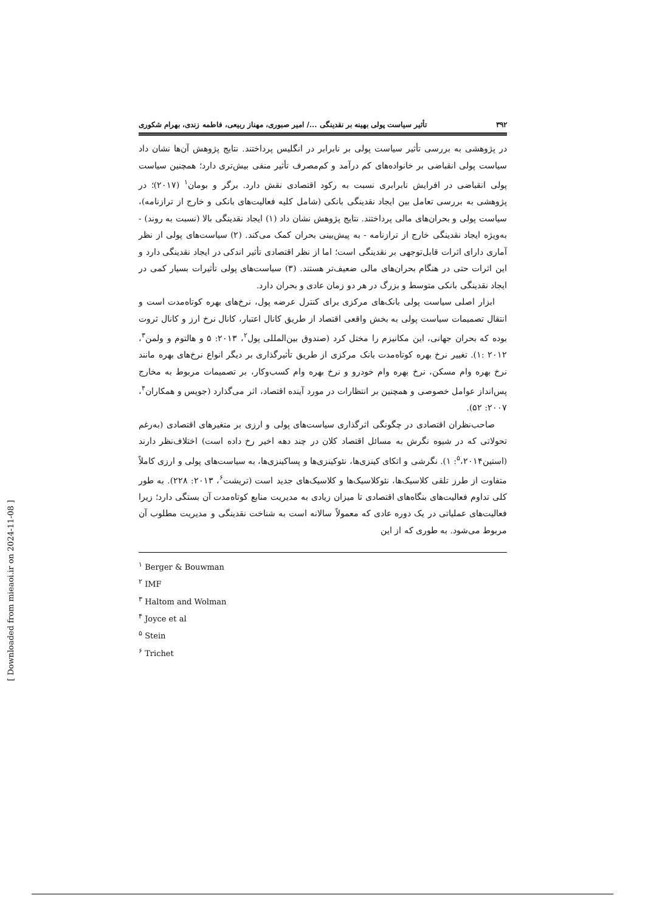۳۹۲ تأثیر سیاست پولی بهینه بر نقدینگی .../ امیر صبوری، مهناز ربیعی، فاطمه زندی، بهرام شکوری
در پژوهشی به بررسی تأثیر سیاست پولی بر نابرابر در انگلیس پرداختند. نتایج پژوهش آن‌ها نشان داد سیاست پولی انقباضی بر خانواده‌های کم درآمد و کم‌مصرف تأثیر منفی بیش‌تری دارد؛ همچنین سیاست پولی انقباضی در افرایش نابرابری نسبت به رکود اقتصادی نقش دارد. برگر و بومان<sup>۱</sup> (۲۰۱۷)؛ در پژوهشی به بررسی تعامل بین ایجاد نقدینگی بانکی (شامل کلیه فعالیت‌های بانکی و خارج از ترازنامه)، سیاست پولی و بحران‌های مالی پرداختند. نتایج پژوهش نشان داد (۱) ایجاد نقدینگی بالا (نسبت به روند) - به‌ویژه ایجاد نقدینگی خارج از ترازنامه - به پیش‌بینی بحران کمک می‌کند. (۲) سیاست‌های پولی از نظر آماری دارای اثرات قابل‌توجهی بر نقدینگی است؛ اما از نظر اقتصادی تأثیر اندکی در ایجاد نقدینگی دارد و این اثرات حتی در هنگام بحران‌های مالی ضعیف‌تر هستند. (۳) سیاست‌های پولی تأثیرات بسیار کمی در ایجاد نقدینگی بانکی متوسط و بزرگ در هر دو زمان عادی و بحران دارد.
ابزار اصلی سیاست پولی بانک‌های مرکزی برای کنترل عرضه پول، نرخ‌های بهره کوتاه‌مدت است و انتقال تصمیمات سیاست پولی به بخش واقعی اقتصاد از طریق کانال اعتبار، کانال نرخ ارز و کانال ثروت بوده که بحران جهانی، این مکانیزم را مختل کرد (صندوق بین‌المللی پول<sup>۲</sup>، ۲۰۱۳: ۵ و هالتوم و ولمن<sup>۳</sup>، ۲۰۱۲ :۱). تغییر نرخ بهره کوتاه‌مدت بانک مرکزی از طریق تأثیرگذاری بر دیگر انواع نرخ‌های بهره مانند نرخ بهره وام مسکن، نرخ بهره وام خودرو و نرخ بهره وام کسب‌وکار، بر تصمیمات مربوط به مخارج پس‌انداز عوامل خصوصی و همچنین بر انتظارات در مورد آینده اقتصاد، اثر می‌گذارد (جویس و همکاران<sup>۴</sup>، ۲۰۰۷: ۵۲).
صاحب‌نظران اقتصادی در چگونگی اثرگذاری سیاست‌های پولی و ارزی بر متغیرهای اقتصادی (به‌رغم تحولاتی که در شیوه نگرش به مسائل اقتصاد کلان در چند دهه اخیر رخ داده است) اختلاف‌نظر دارند (استین<sup>۵</sup>،۲۰۱۴: ۱). نگرشی و اتکای کینزی‌ها، نئوکینزی‌ها و پساکینزی‌ها، به سیاست‌های پولی و ارزی کاملاً متفاوت از طرز تلقی کلاسیک‌ها، نئوکلاسیک‌ها و کلاسیک‌های جدید است (تریشت<sup>۶</sup>، ۲۰۱۳: ۲۲۸). به طور کلی تداوم فعالیت‌های بنگاه‌های اقتصادی تا میزان زیادی به مدیریت منابع کوتاه‌مدت آن بستگی دارد؛ زیرا فعالیت‌های عملیاتی در یک دوره عادی که معمولاً سالانه است به شناخت نقدینگی و مدیریت مطلوب آن مربوط می‌شود. به طوری که از این
<sup>۱</sup> Berger & Bouwman
<sup>۲</sup> IMF
<sup>۳</sup> Haltom and Wolman
<sup>۴</sup> Joyce et al
<sup>۵</sup> Stein
<sup>۶</sup> Trichet
[ Downloaded from mieaoi.ir on 2024-11-08 ]